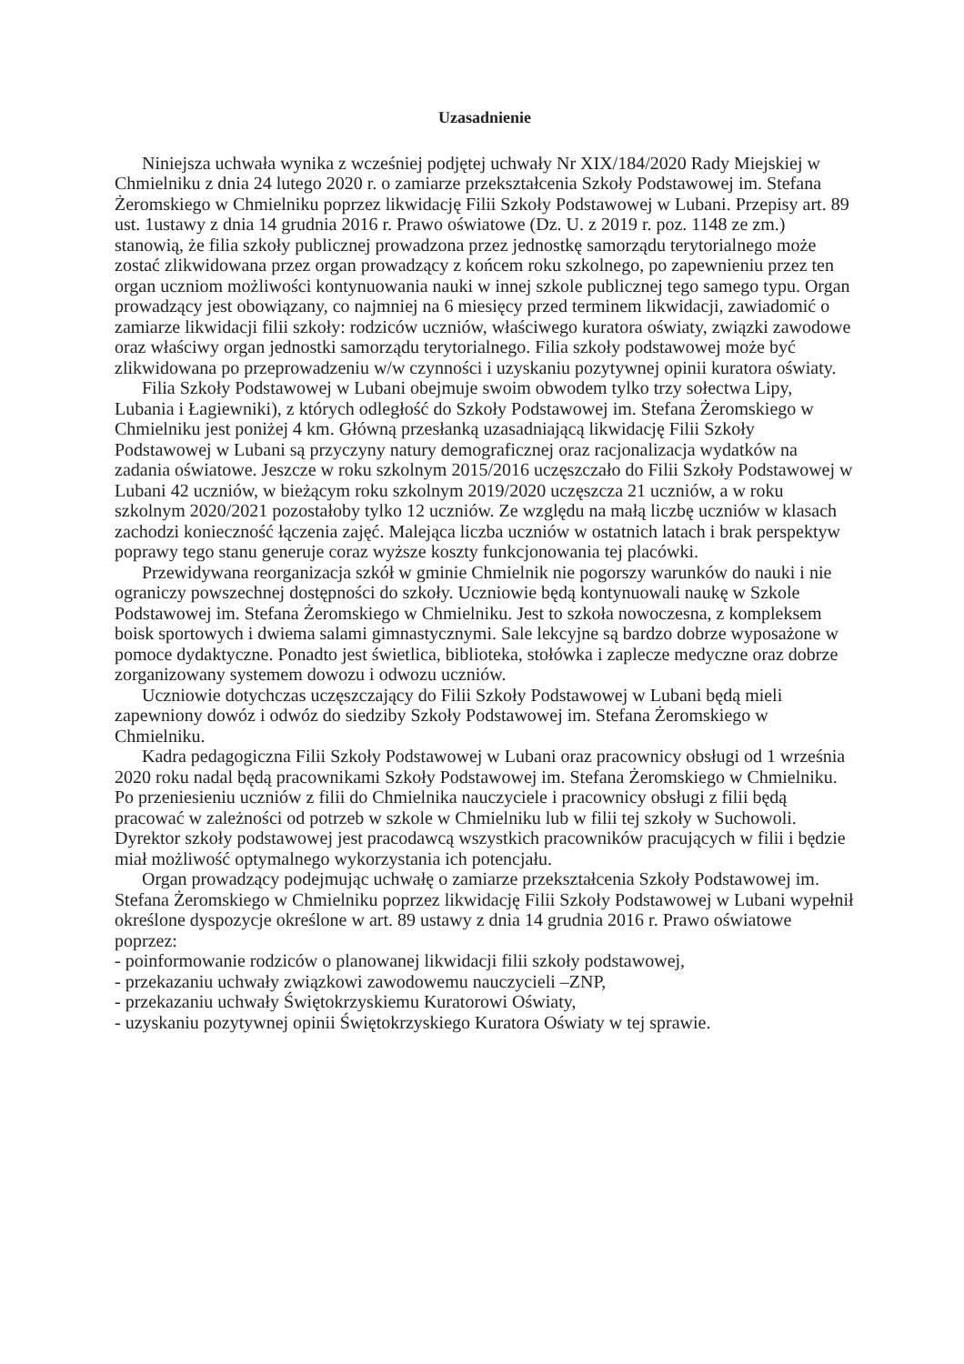Uzasadnienie
Niniejsza uchwała wynika z wcześniej podjętej uchwały Nr XIX/184/2020 Rady Miejskiej w Chmielniku z dnia 24 lutego 2020 r. o zamiarze przekształcenia Szkoły Podstawowej im. Stefana Żeromskiego w Chmielniku poprzez likwidację Filii Szkoły Podstawowej w Lubani. Przepisy art. 89 ust. 1ustawy z dnia 14 grudnia 2016 r. Prawo oświatowe (Dz. U. z 2019 r. poz. 1148 ze zm.) stanowią, że filia szkoły publicznej prowadzona przez jednostkę samorządu terytorialnego może zostać zlikwidowana przez organ prowadzący z końcem roku szkolnego, po zapewnieniu przez ten organ uczniom możliwości kontynuowania nauki w innej szkole publicznej tego samego typu. Organ prowadzący jest obowiązany, co najmniej na 6 miesięcy przed terminem likwidacji, zawiadomić o zamiarze likwidacji filii szkoły: rodziców uczniów, właściwego kuratora oświaty, związki zawodowe oraz właściwy organ jednostki samorządu terytorialnego. Filia szkoły podstawowej może być zlikwidowana po przeprowadzeniu w/w czynności i uzyskaniu pozytywnej opinii kuratora oświaty.
Filia Szkoły Podstawowej w Lubani obejmuje swoim obwodem tylko trzy sołectwa Lipy, Lubania i Łagiewniki), z których odległość do Szkoły Podstawowej im. Stefana Żeromskiego w Chmielniku jest poniżej 4 km. Główną przesłanką uzasadniającą likwidację Filii Szkoły Podstawowej w Lubani są przyczyny natury demograficznej oraz racjonalizacja wydatków na zadania oświatowe. Jeszcze w roku szkolnym 2015/2016 uczęszczało do Filii Szkoły Podstawowej w Lubani 42 uczniów, w bieżącym roku szkolnym 2019/2020 uczęszcza 21 uczniów, a w roku szkolnym 2020/2021 pozostałoby tylko 12 uczniów. Ze względu na małą liczbę uczniów w klasach zachodzi konieczność łączenia zajęć. Malejąca liczba uczniów w ostatnich latach i brak perspektyw poprawy tego stanu generuje coraz wyższe koszty funkcjonowania tej placówki.
Przewidywana reorganizacja szkół w gminie Chmielnik nie pogorszy warunków do nauki i nie ograniczy powszechnej dostępności do szkoły. Uczniowie będą kontynuowali naukę w Szkole Podstawowej im. Stefana Żeromskiego w Chmielniku. Jest to szkoła nowoczesna, z kompleksem boisk sportowych i dwiema salami gimnastycznymi. Sale lekcyjne są bardzo dobrze wyposażone w pomoce dydaktyczne. Ponadto jest świetlica, biblioteka, stołówka i zaplecze medyczne oraz dobrze zorganizowany systemem dowozu i odwozu uczniów.
Uczniowie dotychczas uczęszczający do Filii Szkoły Podstawowej w Lubani będą mieli zapewniony dowóz i odwóz do siedziby Szkoły Podstawowej im. Stefana Żeromskiego w Chmielniku.
Kadra pedagogiczna Filii Szkoły Podstawowej w Lubani oraz pracownicy obsługi od 1 września 2020 roku nadal będą pracownikami Szkoły Podstawowej im. Stefana Żeromskiego w Chmielniku. Po przeniesieniu uczniów z filii do Chmielnika nauczyciele i pracownicy obsługi z filii będą pracować w zależności od potrzeb w szkole w Chmielniku lub w filii tej szkoły w Suchowoli. Dyrektor szkoły podstawowej jest pracodawcą wszystkich pracowników pracujących w filii i będzie miał możliwość optymalnego wykorzystania ich potencjału.
Organ prowadzący podejmując uchwałę o zamiarze przekształcenia Szkoły Podstawowej im. Stefana Żeromskiego w Chmielniku poprzez likwidację Filii Szkoły Podstawowej w Lubani wypełnił określone dyspozycje określone w art. 89 ustawy z dnia 14 grudnia 2016 r. Prawo oświatowe poprzez:
- poinformowanie rodziców o planowanej likwidacji filii szkoły podstawowej,
- przekazaniu uchwały związkowi zawodowemu nauczycieli –ZNP,
- przekazaniu uchwały Świętokrzyskiemu Kuratorowi Oświaty,
- uzyskaniu pozytywnej opinii Świętokrzyskiego Kuratora Oświaty w tej sprawie.